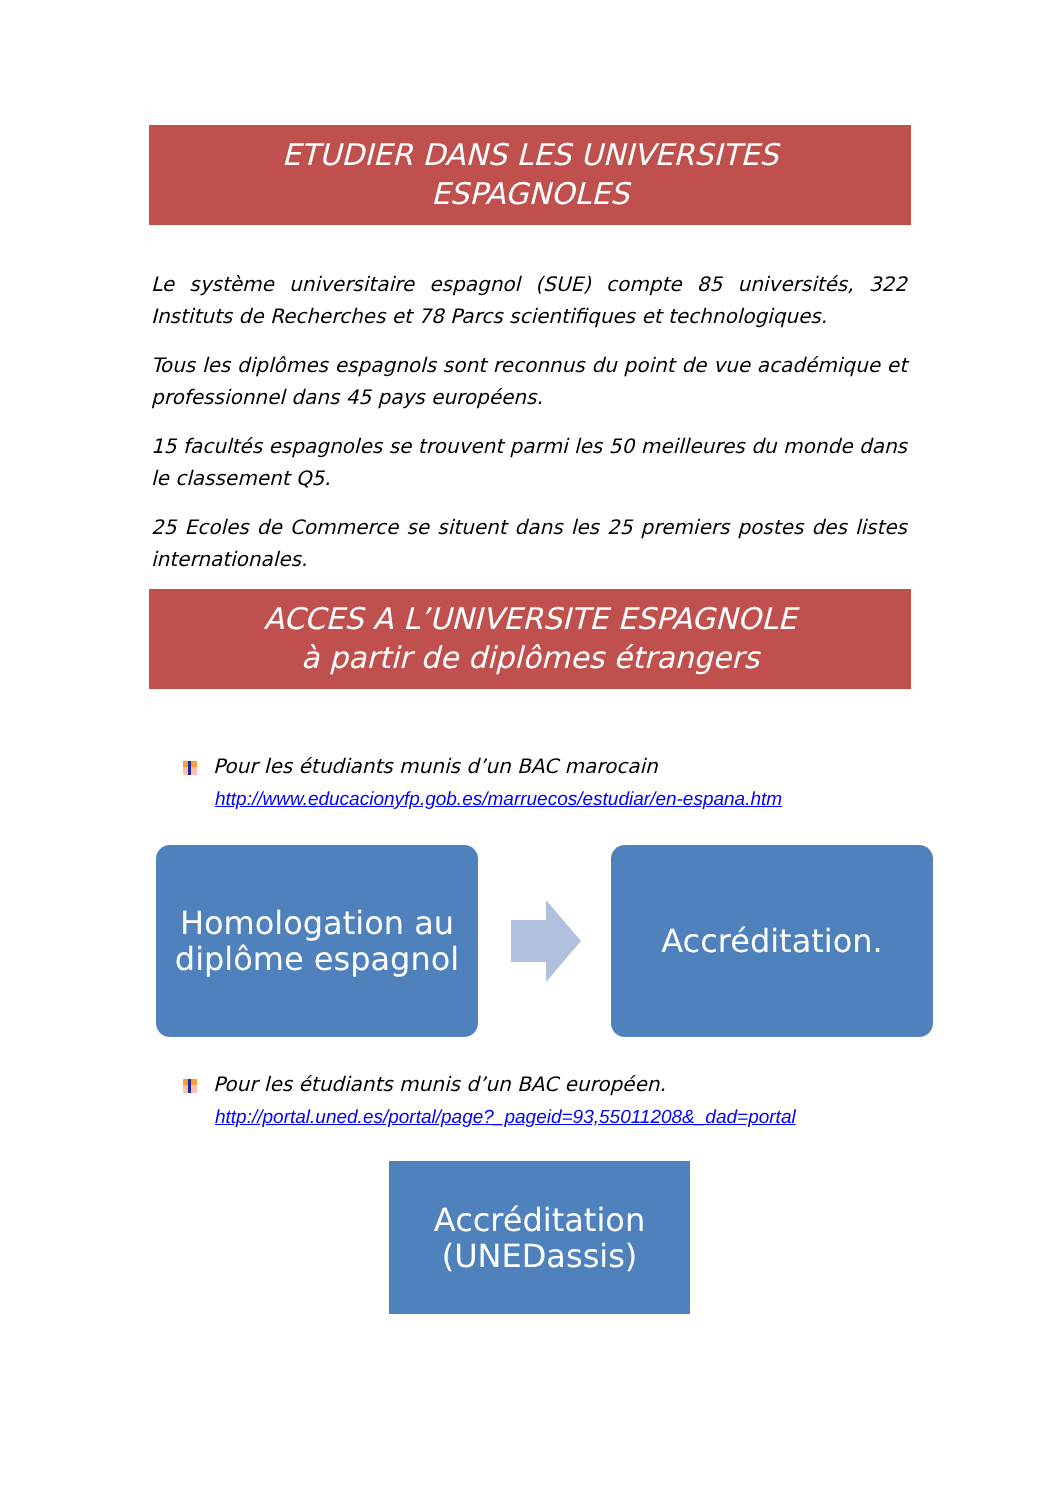ETUDIER DANS LES UNIVERSITES
ESPAGNOLES
Le système universitaire espagnol (SUE) compte 85 universités, 322 Instituts de Recherches et 78 Parcs scientifiques et technologiques.
Tous les diplômes espagnols sont reconnus du point de vue académique et professionnel dans 45 pays européens.
15 facultés espagnoles se trouvent parmi les 50 meilleures du monde dans le classement Q5.
25 Ecoles de Commerce se situent dans les 25 premiers postes des listes internationales.
ACCES A L’UNIVERSITE ESPAGNOLE
à partir de diplômes étrangers
Pour les étudiants munis d’un BAC marocain
http://www.educacionyfp.gob.es/marruecos/estudiar/en-espana.htm
Homologation au
diplôme espagnol
Accréditation.
Pour les étudiants munis d’un BAC européen.
http://portal.uned.es/portal/page?_pageid=93,55011208&_dad=portal
Accréditation
(UNEDassis)